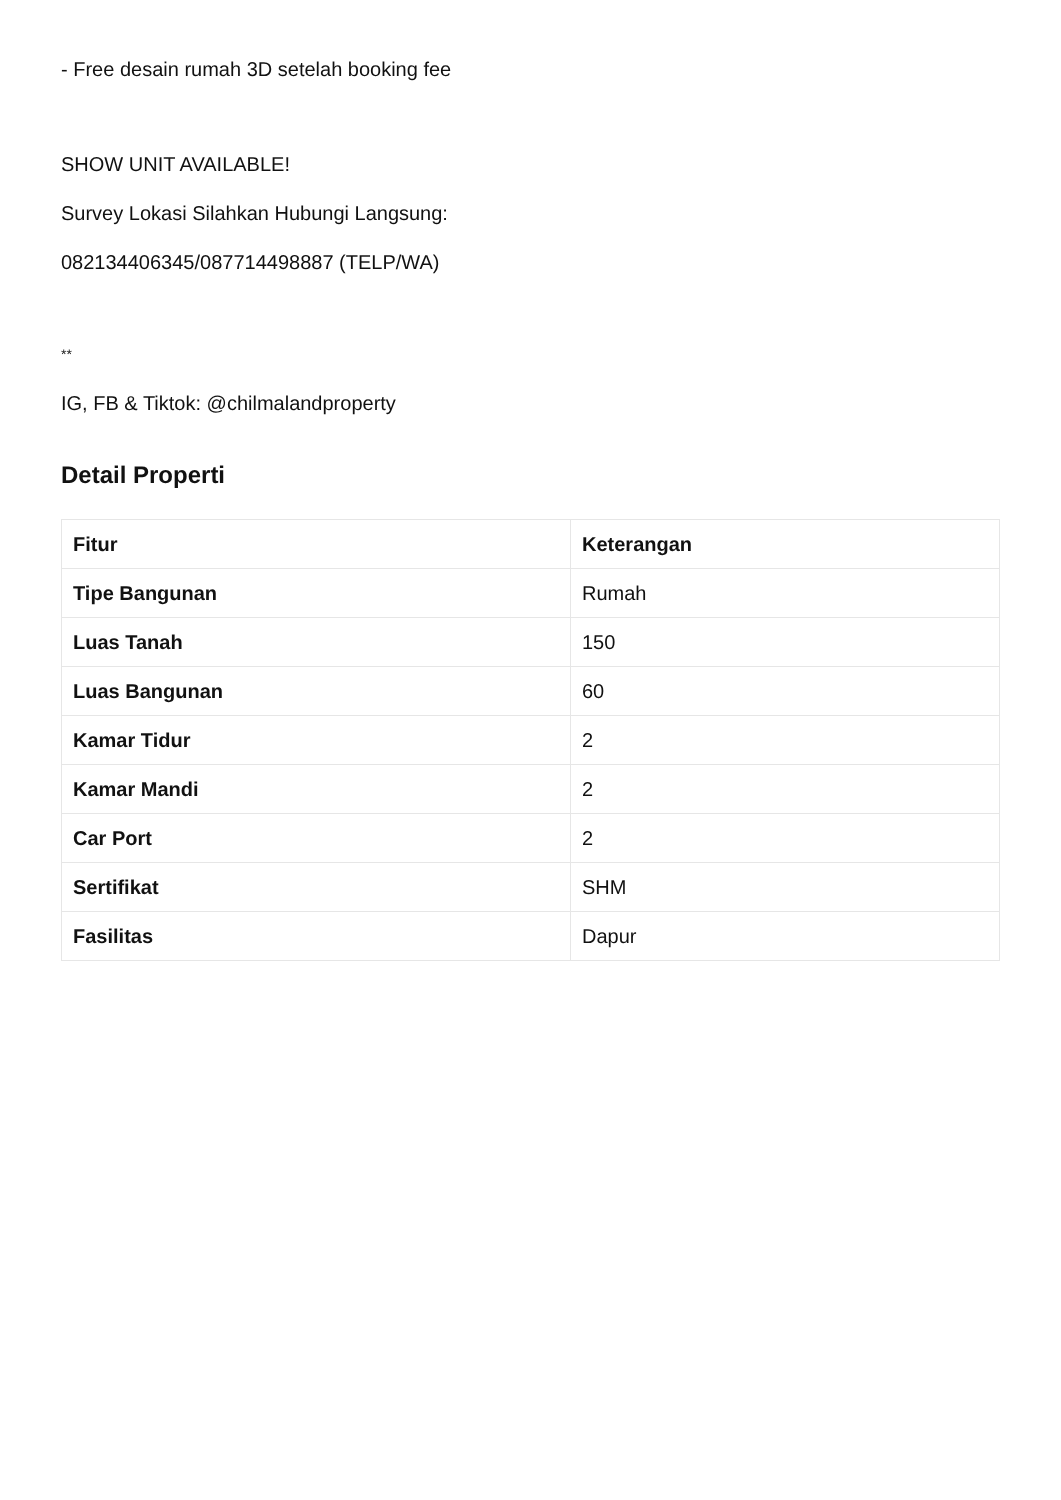- Free desain rumah 3D setelah booking fee
SHOW UNIT AVAILABLE!
Survey Lokasi Silahkan Hubungi Langsung:
082134406345/087714498887 (TELP/WA)
**
IG, FB & Tiktok: @chilmalandproperty
Detail Properti
| Fitur | Keterangan |
| --- | --- |
| Tipe Bangunan | Rumah |
| Luas Tanah | 150 |
| Luas Bangunan | 60 |
| Kamar Tidur | 2 |
| Kamar Mandi | 2 |
| Car Port | 2 |
| Sertifikat | SHM |
| Fasilitas | Dapur |